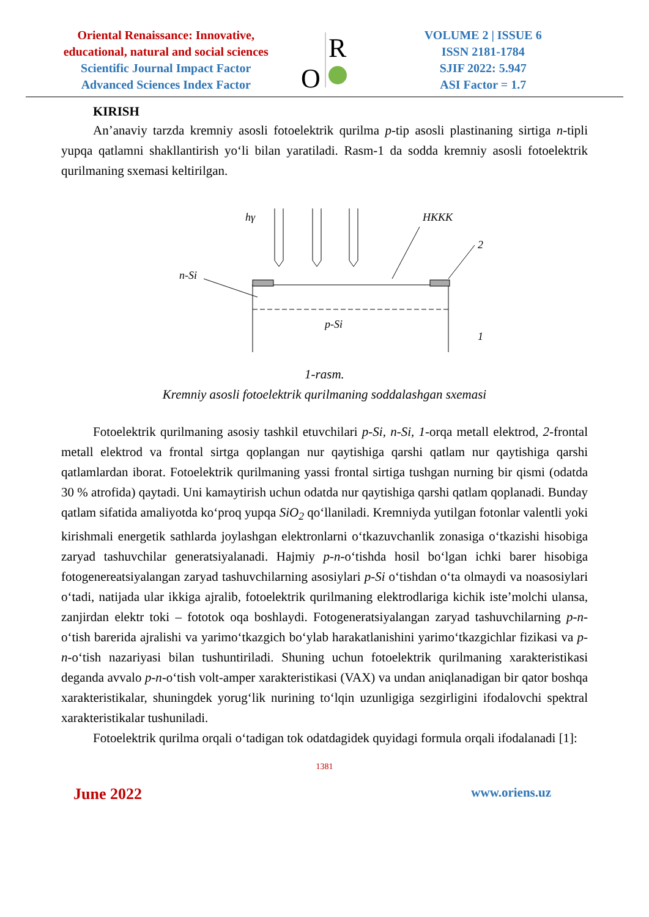Oriental Renaissance: Innovative,
educational, natural and social sciences
Scientific Journal Impact Factor
Advanced Sciences Index Factor
R
O
VOLUME 2 | ISSUE 6
ISSN 2181-1784
SJIF 2022: 5.947
ASI Factor = 1.7
KIRISH
An’anaviy tarzda kremniy asosli fotoelektrik qurilma p-tip asosli plastinaning sirtiga n-tipli yupqa qatlamni shakllantirish yo‘li bilan yaratiladi. Rasm-1 da sodda kremniy asosli fotoelektrik qurilmaning sxemasi keltirilgan.
hγ
HKKK
n-Si
2
1
p-Si
1-rasm.
Kremniy asosli fotoelektrik qurilmaning soddalashgan sxemasi
Fotoelektrik qurilmaning asosiy tashkil etuvchilari p-Si, n-Si, 1-orqa metall elektrod, 2-frontal metall elektrod va frontal sirtga qoplangan nur qaytishiga qarshi qatlam nur qaytishiga qarshi qatlamlardan iborat. Fotoelektrik qurilmaning yassi frontal sirtiga tushgan nurning bir qismi (odatda 30 % atrofida) qaytadi. Uni kamaytirish uchun odatda nur qaytishiga qarshi qatlam qoplanadi. Bunday qatlam sifatida amaliyotda ko‘proq yupqa SiO<sub>2</sub> qo‘llaniladi. Kremniyda yutilgan fotonlar valentli yoki kirishmali energetik sathlarda joylashgan elektronlarni o‘tkazuvchanlik zonasiga o‘tkazishi hisobiga zaryad tashuvchilar generatsiyalanadi. Hajmiy p-n-o‘tishda hosil bo‘lgan ichki barer hisobiga fotogenereatsiyalangan zaryad tashuvchilarning asosiylari p-Si o‘tishdan o‘ta olmaydi va noasosiylari o‘tadi, natijada ular ikkiga ajralib, fotoelektrik qurilmaning elektrodlariga kichik iste’molchi ulansa, zanjirdan elektr toki – fototok oqa boshlaydi. Fotogeneratsiyalangan zaryad tashuvchilarning p-n-o‘tish barerida ajralishi va yarimo‘tkazgich bo‘ylab harakatlanishini yarimo‘tkazgichlar fizikasi va p-n-o‘tish nazariyasi bilan tushuntiriladi. Shuning uchun fotoelektrik qurilmaning xarakteristikasi deganda avvalo p-n-o‘tish volt-amper xarakteristikasi (VAX) va undan aniqlanadigan bir qator boshqa xarakteristikalar, shuningdek yorug‘lik nurining to‘lqin uzunligiga sezgirligini ifodalovchi spektral xarakteristikalar tushuniladi.
Fotoelektrik qurilma orqali o‘tadigan tok odatdagidek quyidagi formula orqali ifodalanadi [1]:
1381
June 2022 www.oriens.uz